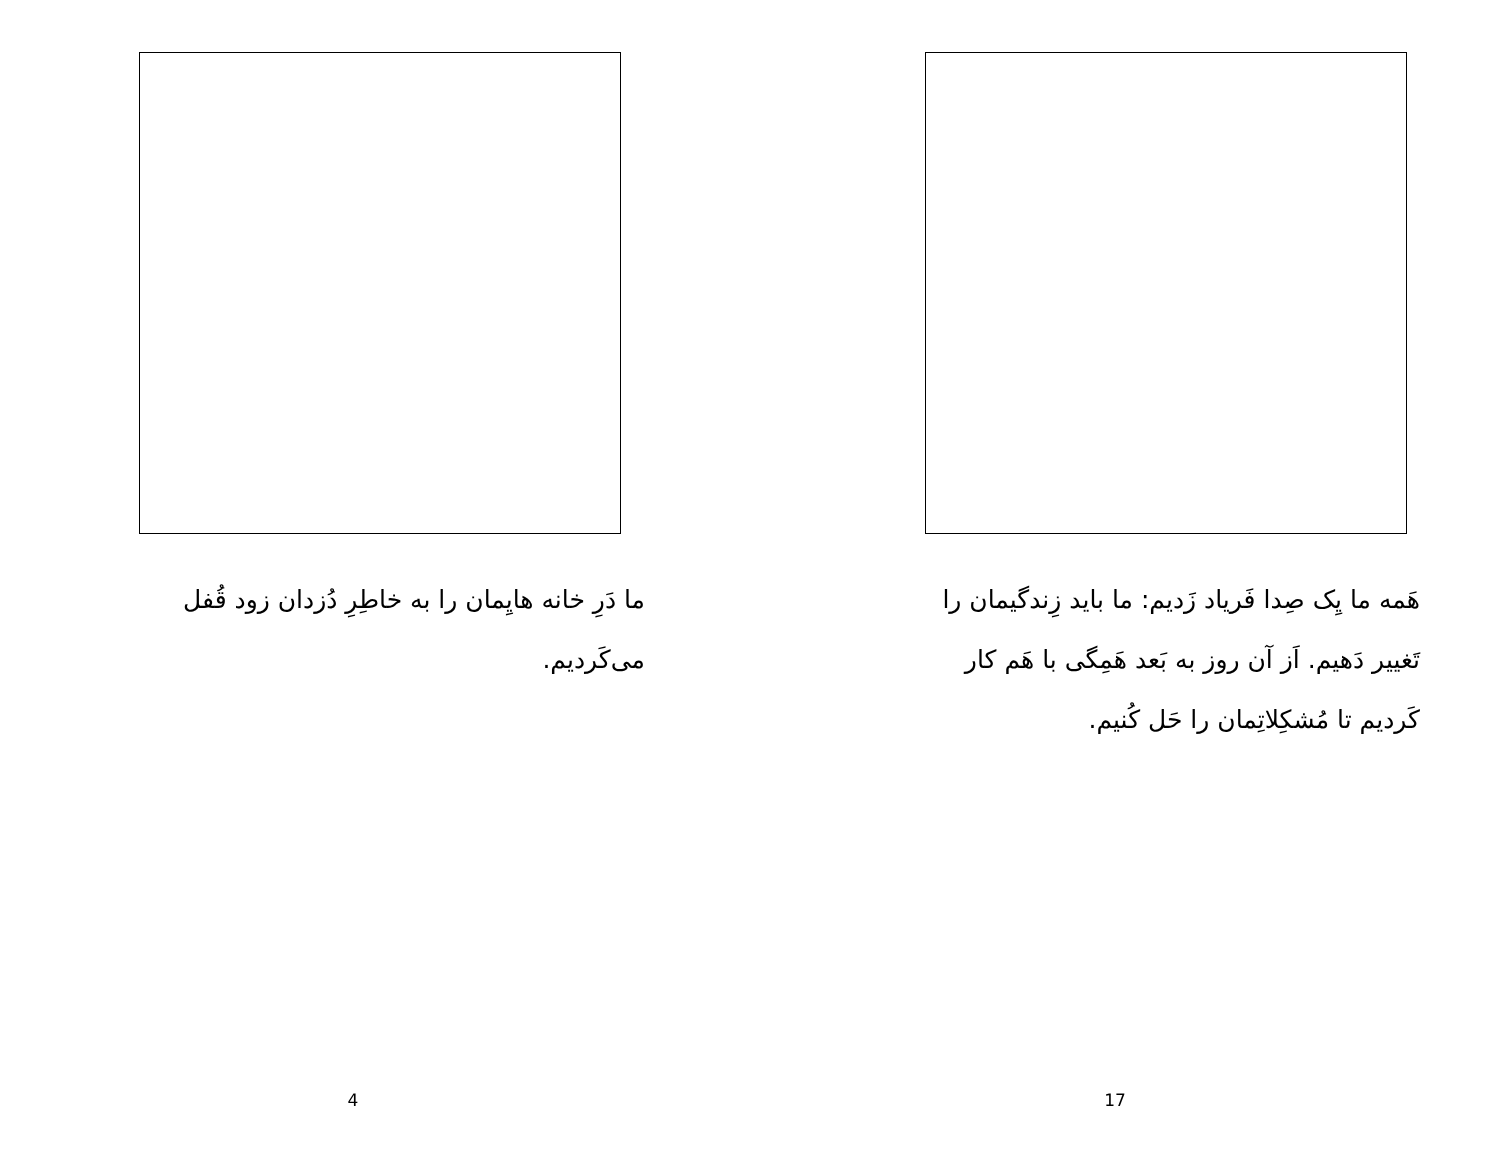ما دَرِ خانه هایِمان را به خاطِرِ دُزدان زود قُفل می‌کَردیم.
4
هَمه ما یِک صِدا فَریاد زَدیم: ما باید زِندگیمان را تَغییر دَهیم. اَز آن روز به بَعد هَمِگی با هَم کار کَردیم تا مُشکِلاتِمان را حَل کُنیم.
17